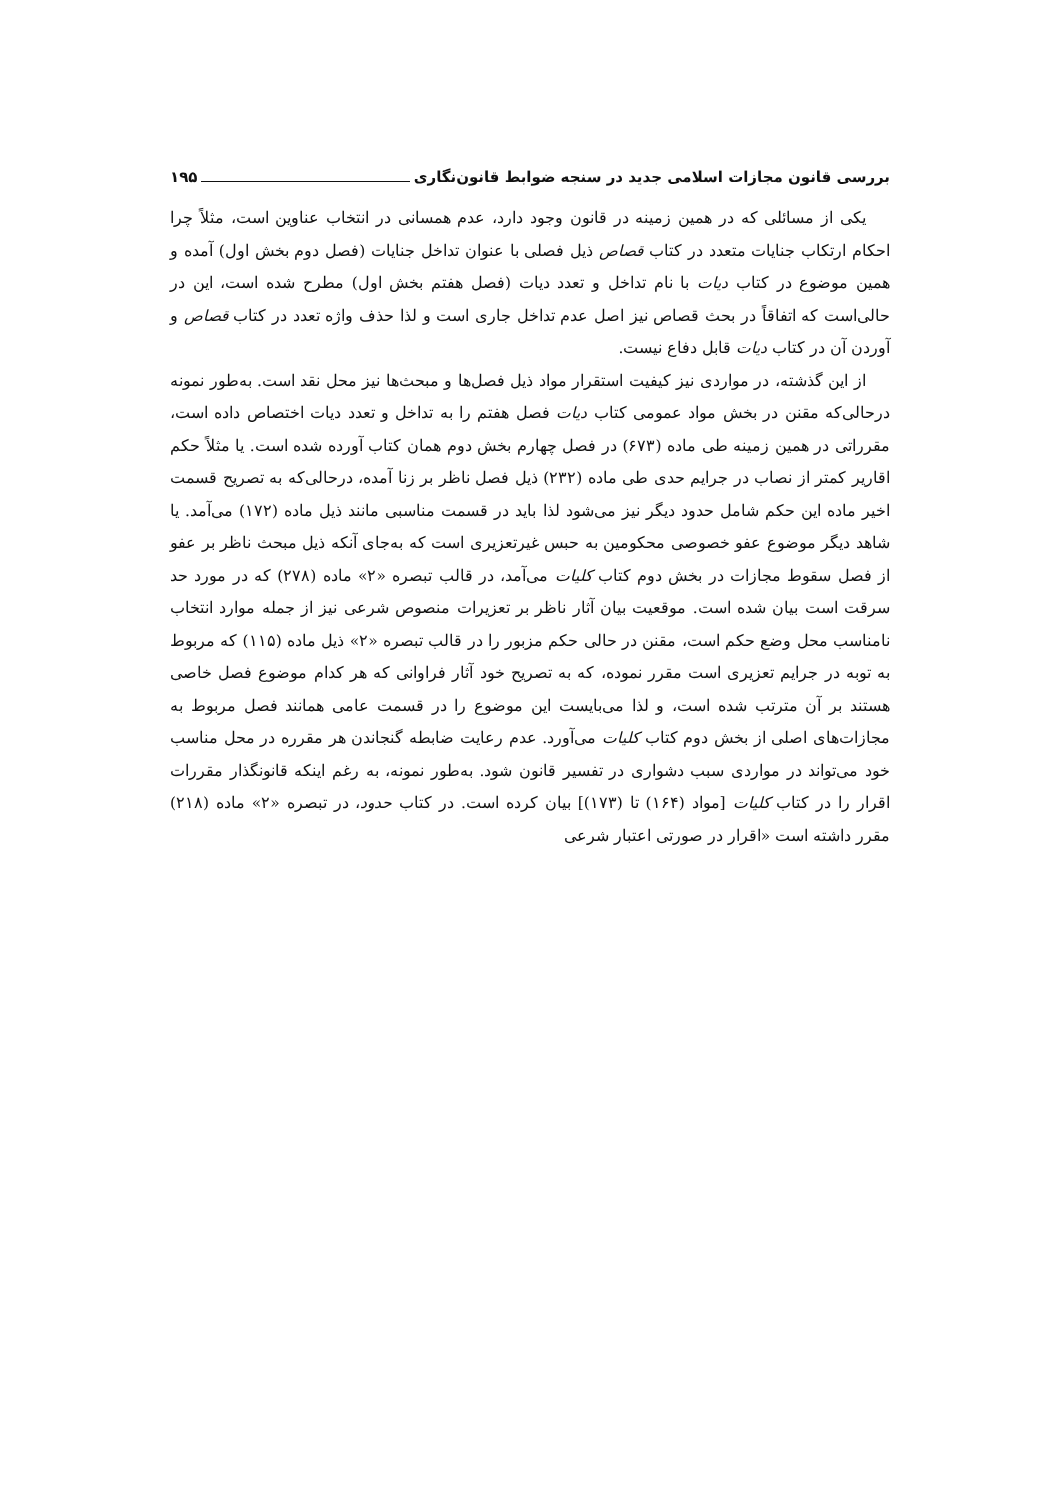بررسی قانون مجازات اسلامی جدید در سنجه ضوابط قانون‌نگاری ۱۹۵
یکی از مسائلی که در همین زمینه در قانون وجود دارد، عدم همسانی در انتخاب عناوین است، مثلاً چرا احکام ارتکاب جنایات متعدد در کتاب قصاص ذیل فصلی با عنوان تداخل جنایات (فصل دوم بخش اول) آمده و همین موضوع در کتاب دیات با نام تداخل و تعدد دیات (فصل هفتم بخش اول) مطرح شده است، این در حالی‌است که اتفاقاً در بحث قصاص نیز اصل عدم تداخل جاری است و لذا حذف واژه تعدد در کتاب قصاص و آوردن آن در کتاب دیات قابل دفاع نیست.
از این گذشته، در مواردی نیز کیفیت استقرار مواد ذیل فصل‌ها و مبحث‌ها نیز محل نقد است. به‌طور نمونه درحالی‌که مقنن در بخش مواد عمومی کتاب دیات فصل هفتم را به تداخل و تعدد دیات اختصاص داده است، مقرراتی در همین زمینه طی ماده (۶۷۳) در فصل چهارم بخش دوم همان کتاب آورده شده است. یا مثلاً حکم اقاریر کمتر از نصاب در جرایم حدی طی ماده (۲۳۲) ذیل فصل ناظر بر زنا آمده، درحالی‌که به تصریح قسمت اخیر ماده این حکم شامل حدود دیگر نیز می‌شود لذا باید در قسمت مناسبی مانند ذیل ماده (۱۷۲) می‌آمد. یا شاهد دیگر موضوع عفو خصوصی محکومین به حبس غیرتعزیری است که به‌جای آنکه ذیل مبحث ناظر بر عفو از فصل سقوط مجازات در بخش دوم کتاب کلیات می‌آمد، در قالب تبصره «۲» ماده (۲۷۸) که در مورد حد سرقت است بیان شده است. موقعیت بیان آثار ناظر بر تعزیرات منصوص شرعی نیز از جمله موارد انتخاب نامناسب محل وضع حکم است، مقنن در حالی حکم مزبور را در قالب تبصره «۲» ذیل ماده (۱۱۵) که مربوط به توبه در جرایم تعزیری است مقرر نموده، که به تصریح خود آثار فراوانی که هر کدام موضوع فصل خاصی هستند بر آن مترتب شده است، و لذا می‌بایست این موضوع را در قسمت عامی همانند فصل مربوط به مجازات‌های اصلی از بخش دوم کتاب کلیات می‌آورد. عدم رعایت ضابطه گنجاندن هر مقرره در محل مناسب خود می‌تواند در مواردی سبب دشواری در تفسیر قانون شود. به‌طور نمونه، به رغم اینکه قانونگذار مقررات اقرار را در کتاب کلیات [مواد (۱۶۴) تا (۱۷۳)] بیان کرده است. در کتاب حدود، در تبصره «۲» ماده (۲۱۸) مقرر داشته است «اقرار در صورتی اعتبار شرعی